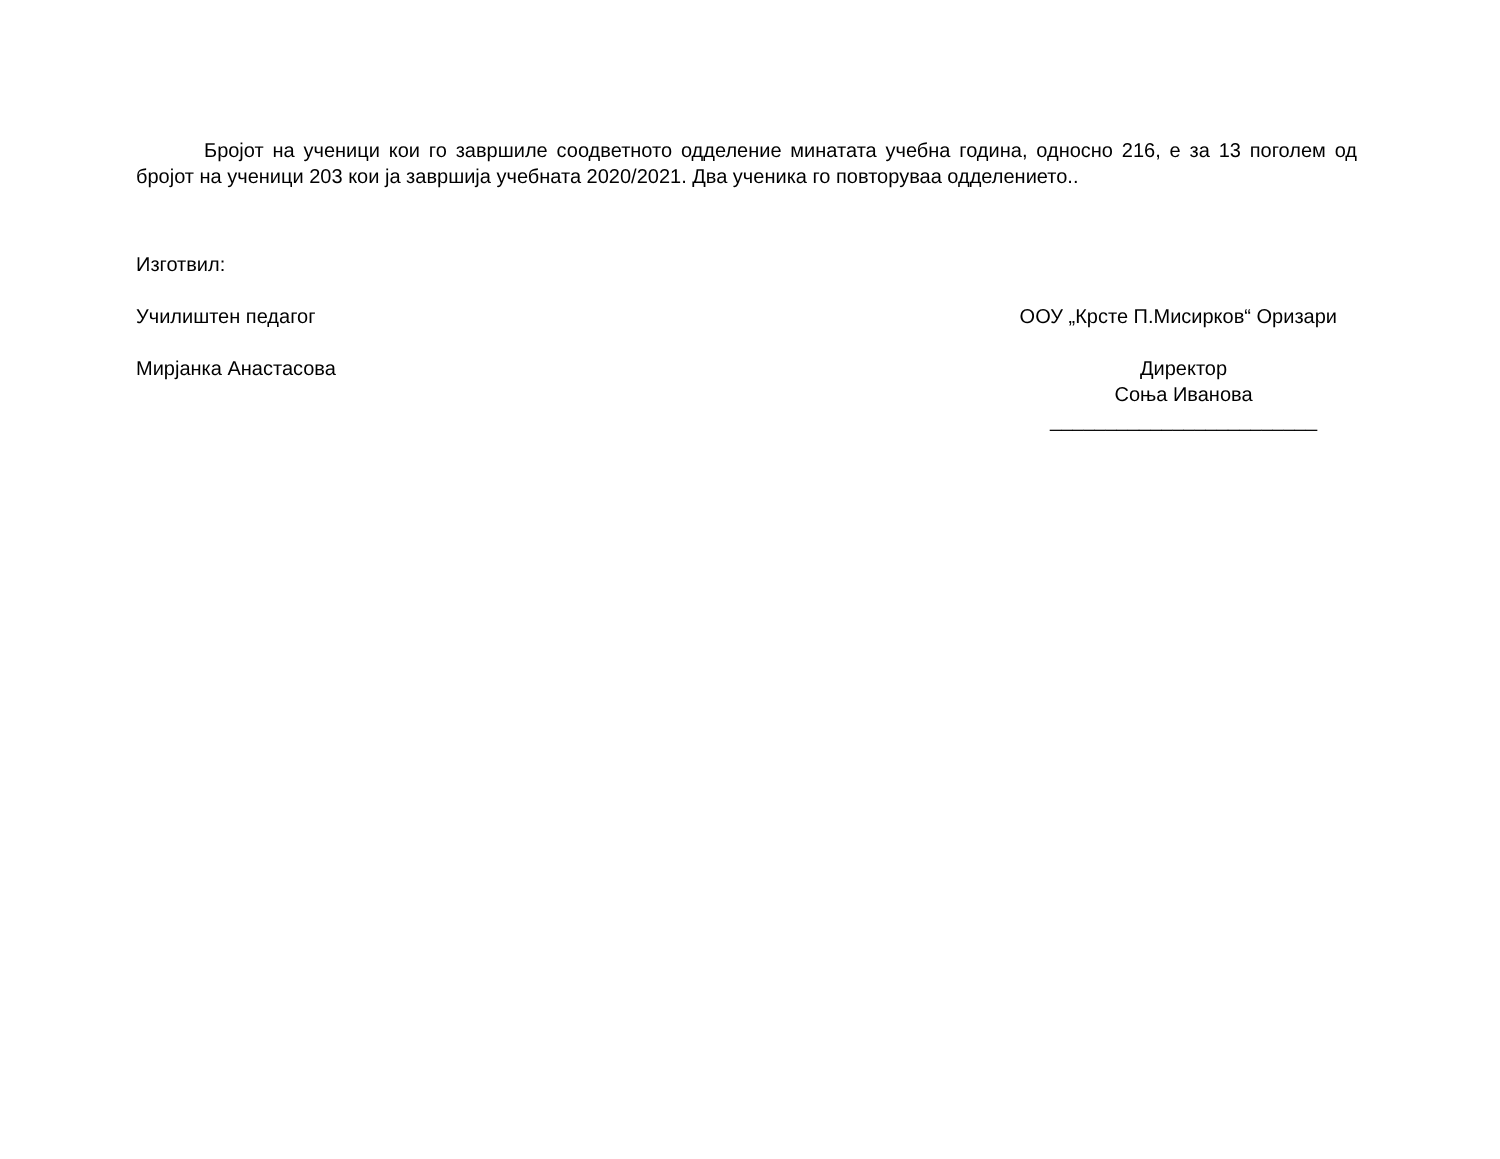Бројот на ученици кои го завршиле соодветното одделение минатата учебна година, односно 216, е за 13 поголем од бројот на ученици 203 кои ја завршија учебната 2020/2021. Два ученика го повторуваа одделението..
Изготвил:
Училиштен педагог ООУ „Крсте П.Мисирков“ Оризари
Мирјанка Анастасова Директор
Соња Иванова
________________________